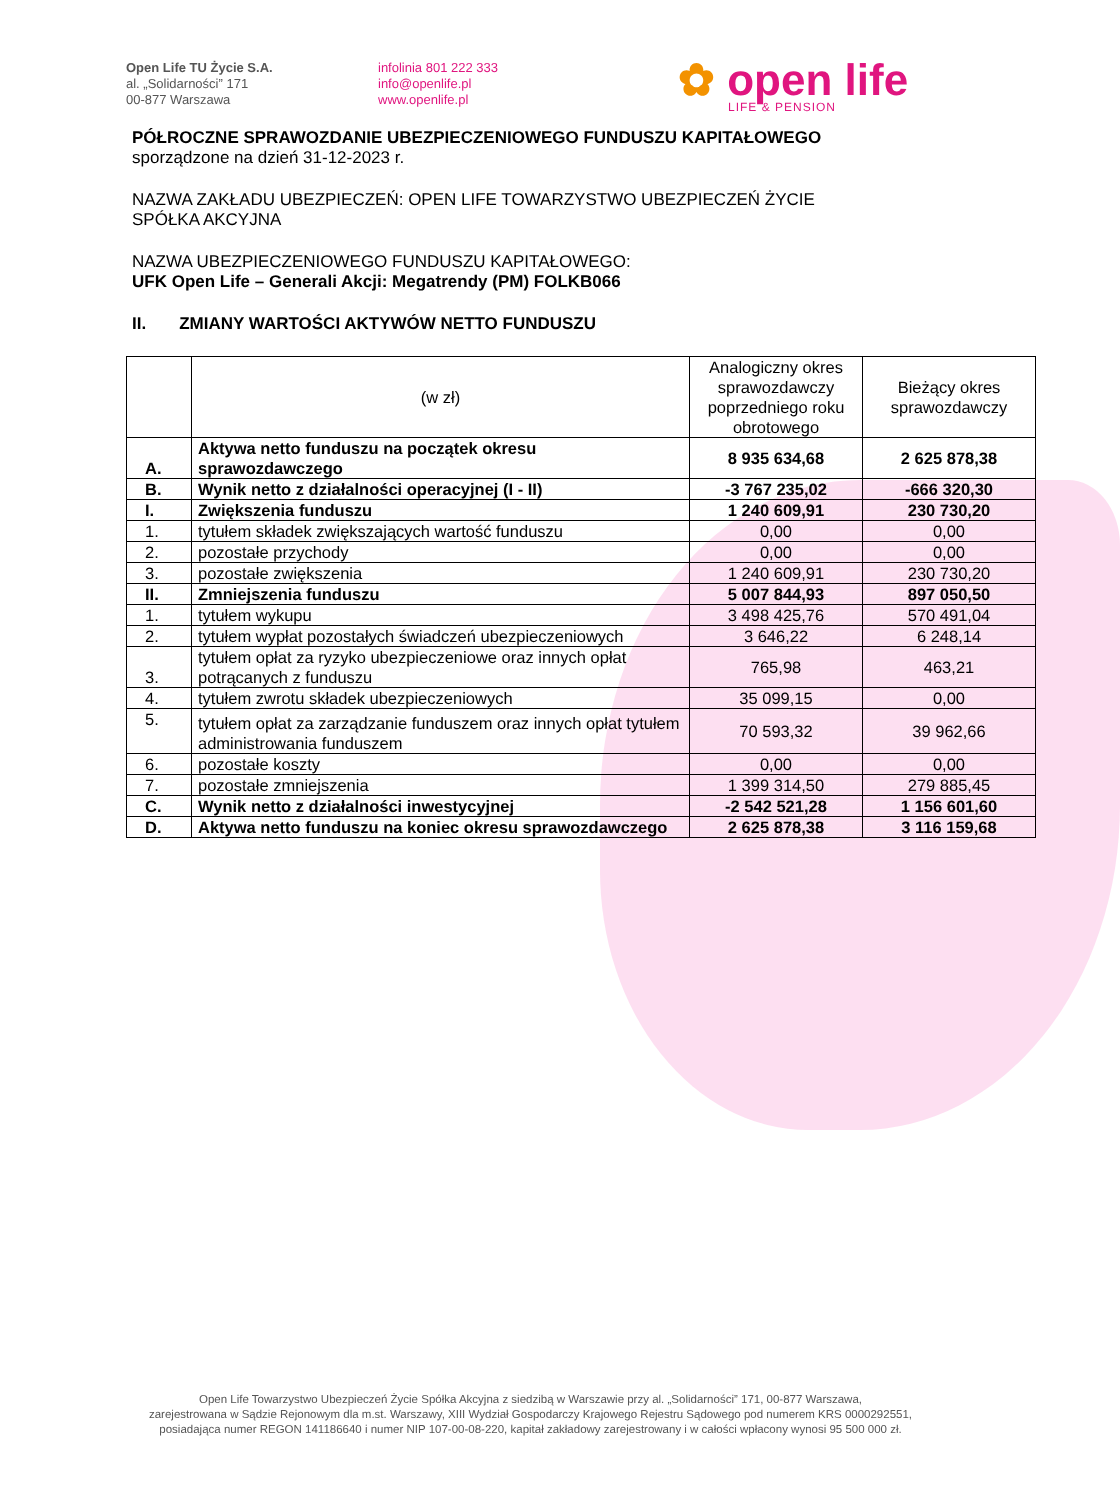Open Life TU Życie S.A.
al. „Solidarności” 171
00-877 Warszawa
infolinia 801 222 333
info@openlife.pl
www.openlife.pl
✿ open life
LIFE & PENSION
PÓŁROCZNE SPRAWOZDANIE UBEZPIECZENIOWEGO FUNDUSZU KAPITAŁOWEGO
sporządzone na dzień 31-12-2023 r.
NAZWA ZAKŁADU UBEZPIECZEŃ: OPEN LIFE TOWARZYSTWO UBEZPIECZEŃ ŻYCIE
SPÓŁKA AKCYJNA
NAZWA UBEZPIECZENIOWEGO FUNDUSZU KAPITAŁOWEGO:
UFK Open Life – Generali Akcji: Megatrendy (PM) FOLKB066
II. ZMIANY WARTOŚCI AKTYWÓW NETTO FUNDUSZU
| | (w zł) | Analogiczny okres sprawozdawczy poprzedniego roku obrotowego | Bieżący okres sprawozdawczy |
| --- | --- | --- | --- |
| A. | Aktywa netto funduszu na początek okresu sprawozdawczego | 8 935 634,68 | 2 625 878,38 |
| B. | Wynik netto z działalności operacyjnej (I - II) | -3 767 235,02 | -666 320,30 |
| I. | Zwiększenia funduszu | 1 240 609,91 | 230 730,20 |
| 1. | tytułem składek zwiększających wartość funduszu | 0,00 | 0,00 |
| 2. | pozostałe przychody | 0,00 | 0,00 |
| 3. | pozostałe zwiększenia | 1 240 609,91 | 230 730,20 |
| II. | Zmniejszenia funduszu | 5 007 844,93 | 897 050,50 |
| 1. | tytułem wykupu | 3 498 425,76 | 570 491,04 |
| 2. | tytułem wypłat pozostałych świadczeń ubezpieczeniowych | 3 646,22 | 6 248,14 |
| 3. | tytułem opłat za ryzyko ubezpieczeniowe oraz innych opłat potrącanych z funduszu | 765,98 | 463,21 |
| 4. | tytułem zwrotu składek ubezpieczeniowych | 35 099,15 | 0,00 |
| 5. | tytułem opłat za zarządzanie funduszem oraz innych opłat tytułem administrowania funduszem | 70 593,32 | 39 962,66 |
| 6. | pozostałe koszty | 0,00 | 0,00 |
| 7. | pozostałe zmniejszenia | 1 399 314,50 | 279 885,45 |
| C. | Wynik netto z działalności inwestycyjnej | -2 542 521,28 | 1 156 601,60 |
| D. | Aktywa netto funduszu na koniec okresu sprawozdawczego | 2 625 878,38 | 3 116 159,68 |
Open Life Towarzystwo Ubezpieczeń Życie Spółka Akcyjna z siedzibą w Warszawie przy al. „Solidarności” 171, 00-877 Warszawa,
zarejestrowana w Sądzie Rejonowym dla m.st. Warszawy, XIII Wydział Gospodarczy Krajowego Rejestru Sądowego pod numerem KRS 0000292551,
posiadająca numer REGON 141186640 i numer NIP 107-00-08-220, kapitał zakładowy zarejestrowany i w całości wpłacony wynosi 95 500 000 zł.